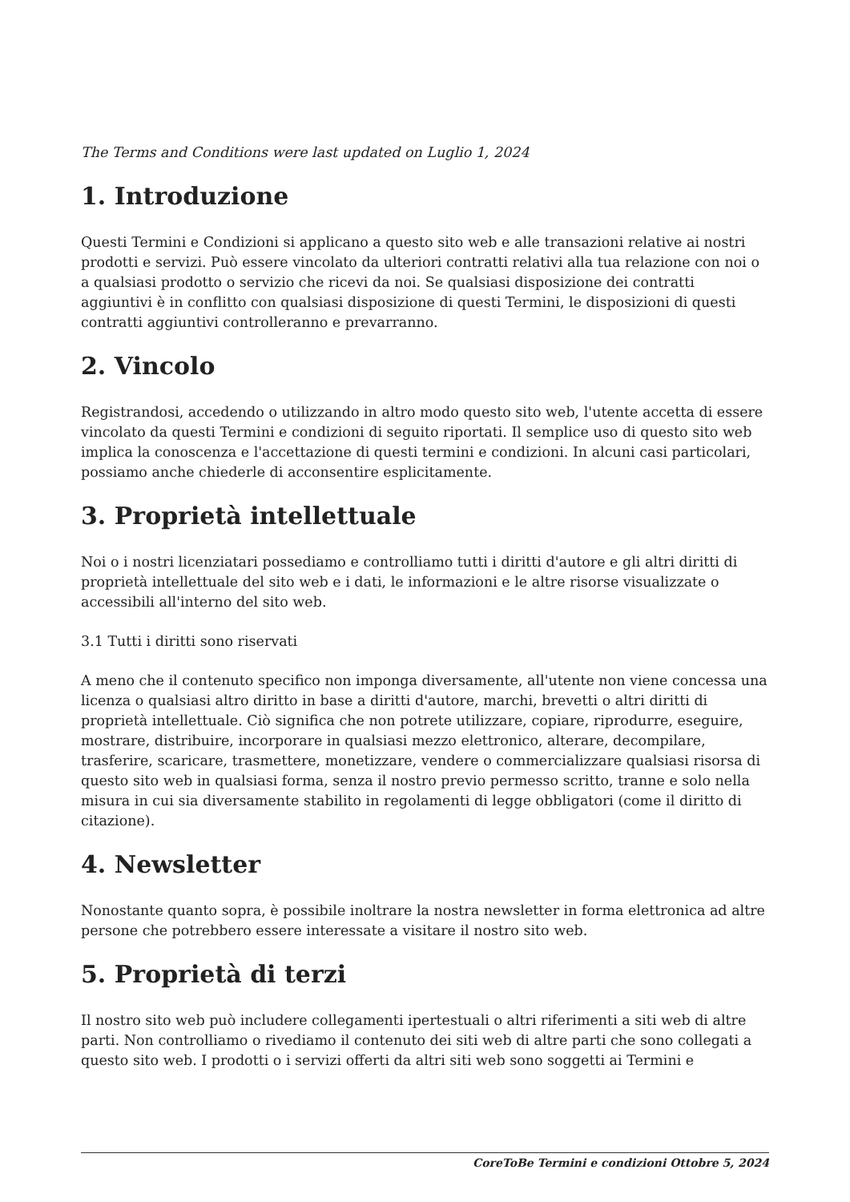The Terms and Conditions were last updated on Luglio 1, 2024
1. Introduzione
Questi Termini e Condizioni si applicano a questo sito web e alle transazioni relative ai nostri prodotti e servizi. Può essere vincolato da ulteriori contratti relativi alla tua relazione con noi o a qualsiasi prodotto o servizio che ricevi da noi. Se qualsiasi disposizione dei contratti aggiuntivi è in conflitto con qualsiasi disposizione di questi Termini, le disposizioni di questi contratti aggiuntivi controlleranno e prevarranno.
2. Vincolo
Registrandosi, accedendo o utilizzando in altro modo questo sito web, l'utente accetta di essere vincolato da questi Termini e condizioni di seguito riportati. Il semplice uso di questo sito web implica la conoscenza e l'accettazione di questi termini e condizioni. In alcuni casi particolari, possiamo anche chiederle di acconsentire esplicitamente.
3. Proprietà intellettuale
Noi o i nostri licenziatari possediamo e controlliamo tutti i diritti d'autore e gli altri diritti di proprietà intellettuale del sito web e i dati, le informazioni e le altre risorse visualizzate o accessibili all'interno del sito web.
3.1 Tutti i diritti sono riservati
A meno che il contenuto specifico non imponga diversamente, all'utente non viene concessa una licenza o qualsiasi altro diritto in base a diritti d'autore, marchi, brevetti o altri diritti di proprietà intellettuale. Ciò significa che non potrete utilizzare, copiare, riprodurre, eseguire, mostrare, distribuire, incorporare in qualsiasi mezzo elettronico, alterare, decompilare, trasferire, scaricare, trasmettere, monetizzare, vendere o commercializzare qualsiasi risorsa di questo sito web in qualsiasi forma, senza il nostro previo permesso scritto, tranne e solo nella misura in cui sia diversamente stabilito in regolamenti di legge obbligatori (come il diritto di citazione).
4. Newsletter
Nonostante quanto sopra, è possibile inoltrare la nostra newsletter in forma elettronica ad altre persone che potrebbero essere interessate a visitare il nostro sito web.
5. Proprietà di terzi
Il nostro sito web può includere collegamenti ipertestuali o altri riferimenti a siti web di altre parti. Non controlliamo o rivediamo il contenuto dei siti web di altre parti che sono collegati a questo sito web. I prodotti o i servizi offerti da altri siti web sono soggetti ai Termini e
CoreToBe Termini e condizioni Ottobre 5, 2024